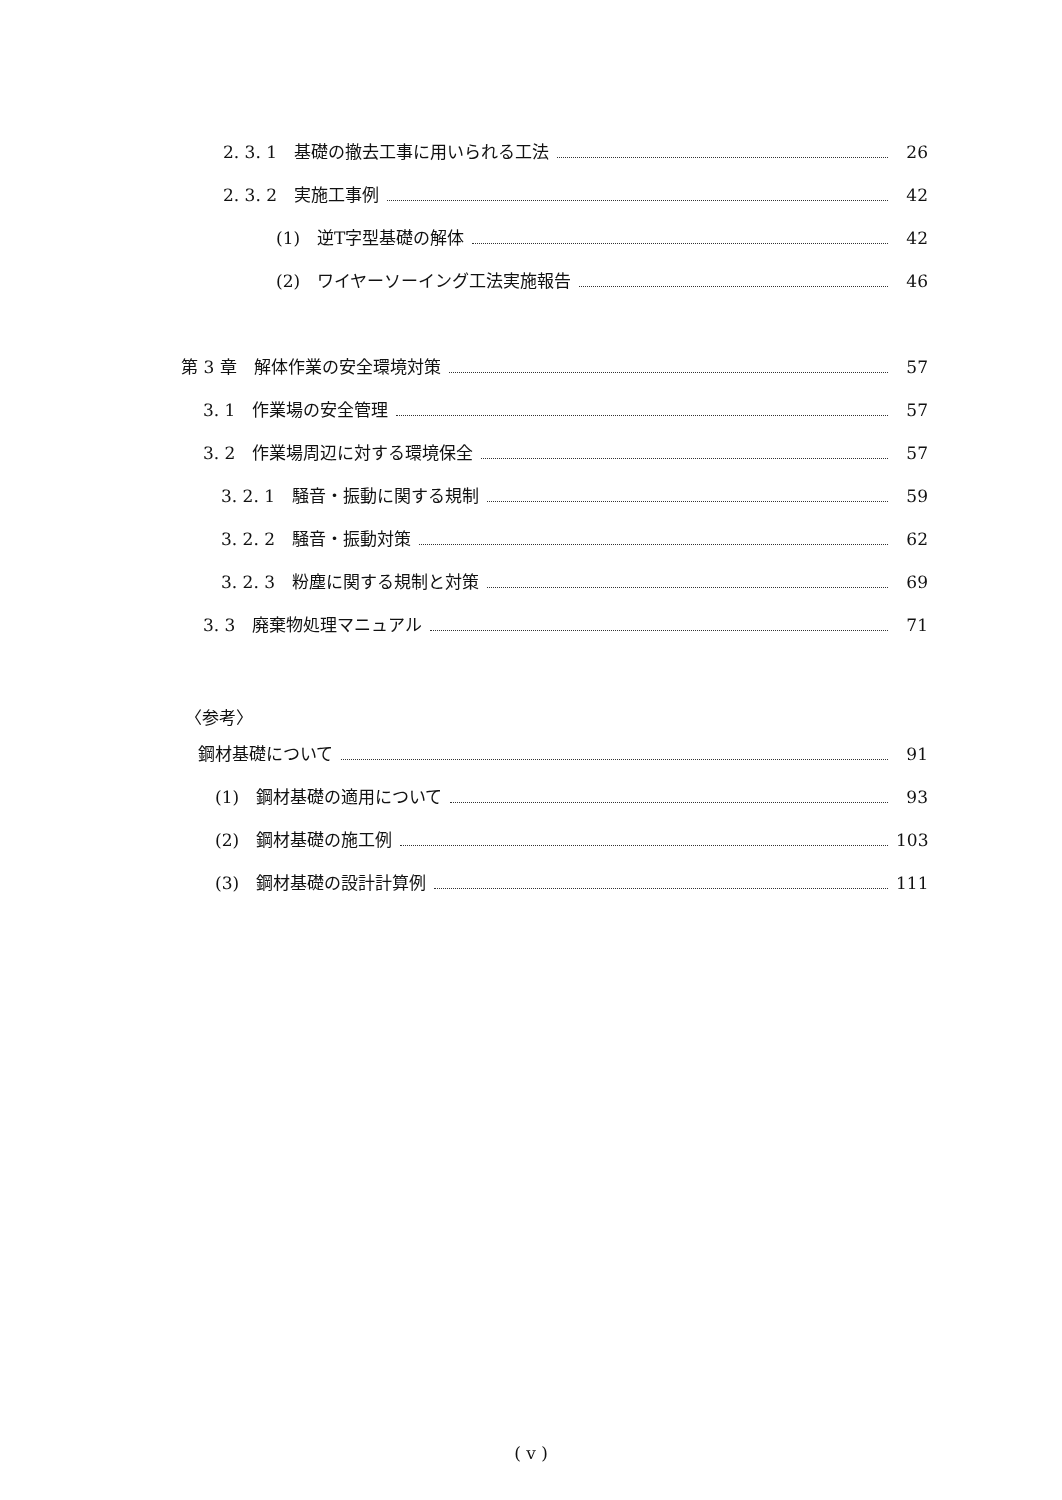2. 3. 1　基礎の撤去工事に用いられる工法 26
2. 3. 2　実施工事例 42
(1)　逆T字型基礎の解体 42
(2)　ワイヤーソーイング工法実施報告 46
第 3 章　解体作業の安全環境対策 57
3. 1　作業場の安全管理 57
3. 2　作業場周辺に対する環境保全 57
3. 2. 1　騒音・振動に関する規制 59
3. 2. 2　騒音・振動対策 62
3. 2. 3　粉塵に関する規制と対策 69
3. 3　廃棄物処理マニュアル 71
〈参考〉
鋼材基礎について 91
(1)　鋼材基礎の適用について 93
(2)　鋼材基礎の施工例 103
(3)　鋼材基礎の設計計算例 111
( v )